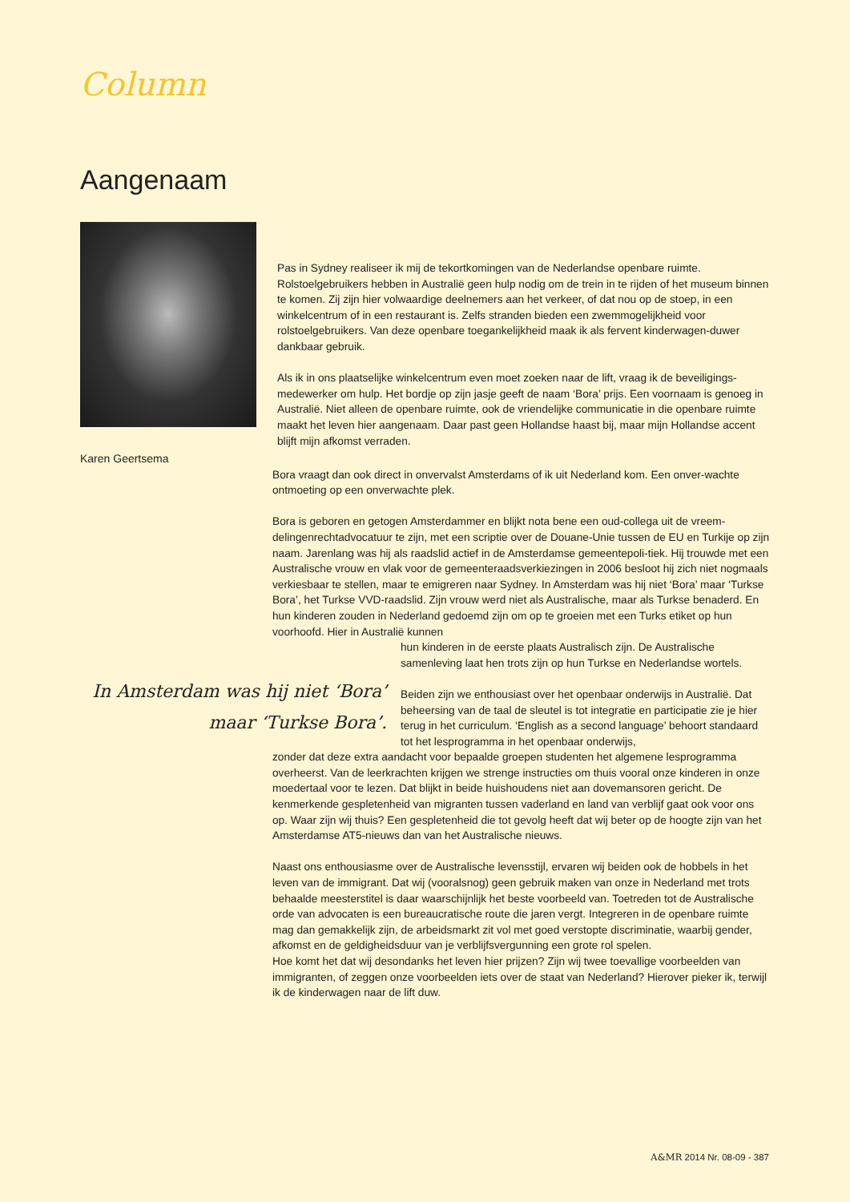Column
Aangenaam
Karen Geertsema
Pas in Sydney realiseer ik mij de tekortkomingen van de Nederlandse openbare ruimte. Rolstoelgebruikers hebben in Australië geen hulp nodig om de trein in te rijden of het museum binnen te komen. Zij zijn hier volwaardige deelnemers aan het verkeer, of dat nou op de stoep, in een winkelcentrum of in een restaurant is. Zelfs stranden bieden een zwemmogelijkheid voor rolstoelgebruikers. Van deze openbare toegankelijkheid maak ik als fervent kinderwagen-duwer dankbaar gebruik.
Als ik in ons plaatselijke winkelcentrum even moet zoeken naar de lift, vraag ik de beveiligings-medewerker om hulp. Het bordje op zijn jasje geeft de naam ‘Bora’ prijs. Een voornaam is genoeg in Australië. Niet alleen de openbare ruimte, ook de vriendelijke communicatie in die openbare ruimte maakt het leven hier aangenaam. Daar past geen Hollandse haast bij, maar mijn Hollandse accent blijft mijn afkomst verraden.
Bora vraagt dan ook direct in onvervalst Amsterdams of ik uit Nederland kom. Een onver-wachte ontmoeting op een onverwachte plek.
Bora is geboren en getogen Amsterdammer en blijkt nota bene een oud-collega uit de vreem-delingenrechtadvocatuur te zijn, met een scriptie over de Douane-Unie tussen de EU en Turkije op zijn naam. Jarenlang was hij als raadslid actief in de Amsterdamse gemeentepoli-tiek. Hij trouwde met een Australische vrouw en vlak voor de gemeenteraadsverkiezingen in 2006 besloot hij zich niet nogmaals verkiesbaar te stellen, maar te emigreren naar Sydney. In Amsterdam was hij niet ‘Bora’ maar ‘Turkse Bora’, het Turkse VVD-raadslid. Zijn vrouw werd niet als Australische, maar als Turkse benaderd. En hun kinderen zouden in Nederland gedoemd zijn om op te groeien met een Turks etiket op hun voorhoofd. Hier in Australië kunnen
In Amsterdam was hij niet ‘Bora’ maar ‘Turkse Bora’.
hun kinderen in de eerste plaats Australisch zijn. De Australische samenleving laat hen trots zijn op hun Turkse en Nederlandse wortels.
Beiden zijn we enthousiast over het openbaar onderwijs in Australië. Dat beheersing van de taal de sleutel is tot integratie en participatie zie je hier terug in het curriculum. ‘English as a second language’ behoort standaard tot het lesprogramma in het openbaar onderwijs,
zonder dat deze extra aandacht voor bepaalde groepen studenten het algemene lesprogramma overheerst. Van de leerkrachten krijgen we strenge instructies om thuis vooral onze kinderen in onze moedertaal voor te lezen. Dat blijkt in beide huishoudens niet aan dovemansoren gericht. De kenmerkende gespletenheid van migranten tussen vaderland en land van verblijf gaat ook voor ons op. Waar zijn wij thuis? Een gespletenheid die tot gevolg heeft dat wij beter op de hoogte zijn van het Amsterdamse AT5-nieuws dan van het Australische nieuws.
Naast ons enthousiasme over de Australische levensstijl, ervaren wij beiden ook de hobbels in het leven van de immigrant. Dat wij (vooralsnog) geen gebruik maken van onze in Nederland met trots behaalde meesterstitel is daar waarschijnlijk het beste voorbeeld van. Toetreden tot de Australische orde van advocaten is een bureaucratische route die jaren vergt. Integreren in de openbare ruimte mag dan gemakkelijk zijn, de arbeidsmarkt zit vol met goed verstopte discriminatie, waarbij gender, afkomst en de geldigheidsduur van je verblijfsvergunning een grote rol spelen.
Hoe komt het dat wij desondanks het leven hier prijzen? Zijn wij twee toevallige voorbeelden van immigranten, of zeggen onze voorbeelden iets over de staat van Nederland? Hierover pieker ik, terwijl ik de kinderwagen naar de lift duw.
A&MR 2014 Nr. 08-09 - 387